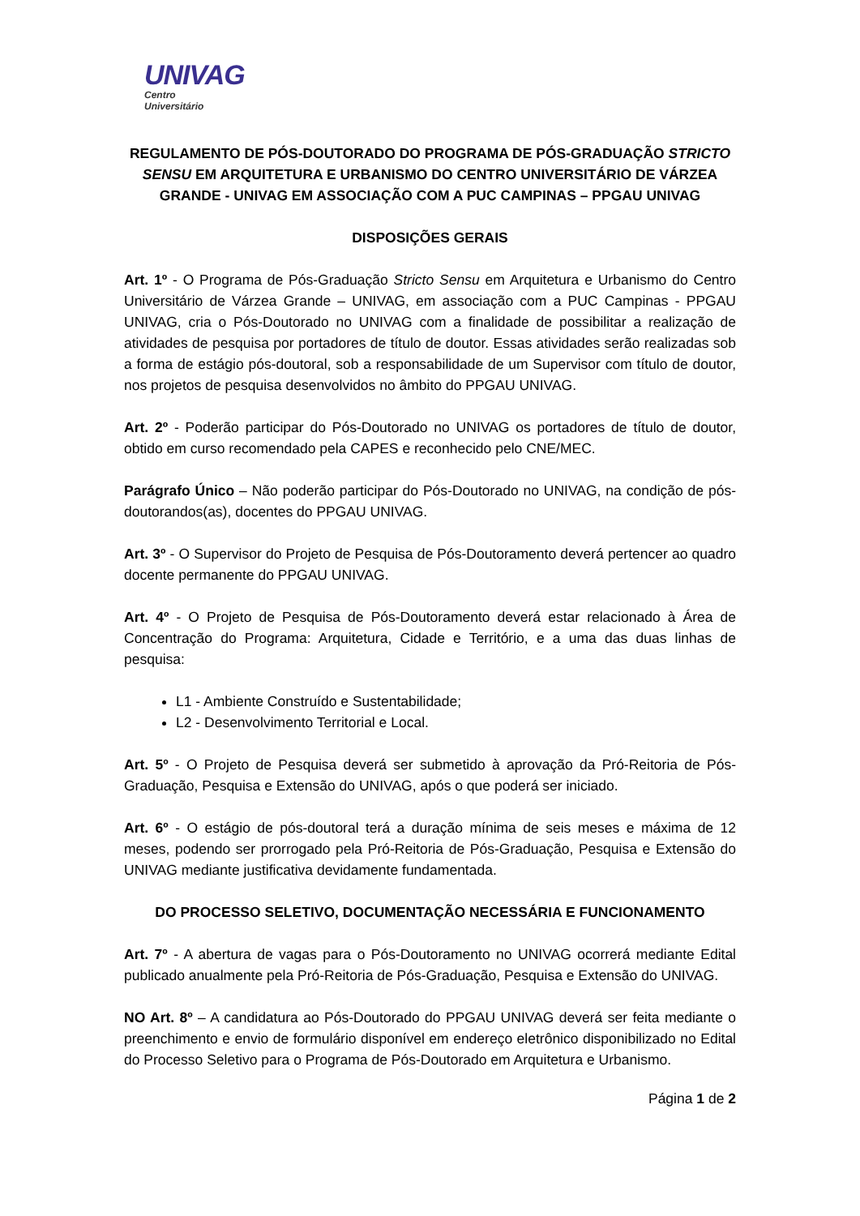UNIVAG
Centro Universitário
REGULAMENTO DE PÓS-DOUTORADO DO PROGRAMA DE PÓS-GRADUAÇÃO STRICTO SENSU EM ARQUITETURA E URBANISMO DO CENTRO UNIVERSITÁRIO DE VÁRZEA GRANDE - UNIVAG EM ASSOCIAÇÃO COM A PUC CAMPINAS – PPGAU UNIVAG
DISPOSIÇÕES GERAIS
Art. 1º - O Programa de Pós-Graduação Stricto Sensu em Arquitetura e Urbanismo do Centro Universitário de Várzea Grande – UNIVAG, em associação com a PUC Campinas - PPGAU UNIVAG, cria o Pós-Doutorado no UNIVAG com a finalidade de possibilitar a realização de atividades de pesquisa por portadores de título de doutor. Essas atividades serão realizadas sob a forma de estágio pós-doutoral, sob a responsabilidade de um Supervisor com título de doutor, nos projetos de pesquisa desenvolvidos no âmbito do PPGAU UNIVAG.
Art. 2º - Poderão participar do Pós-Doutorado no UNIVAG os portadores de título de doutor, obtido em curso recomendado pela CAPES e reconhecido pelo CNE/MEC.
Parágrafo Único – Não poderão participar do Pós-Doutorado no UNIVAG, na condição de pós-doutorandos(as), docentes do PPGAU UNIVAG.
Art. 3º - O Supervisor do Projeto de Pesquisa de Pós-Doutoramento deverá pertencer ao quadro docente permanente do PPGAU UNIVAG.
Art. 4º - O Projeto de Pesquisa de Pós-Doutoramento deverá estar relacionado à Área de Concentração do Programa: Arquitetura, Cidade e Território, e a uma das duas linhas de pesquisa:
L1 - Ambiente Construído e Sustentabilidade;
L2 - Desenvolvimento Territorial e Local.
Art. 5º - O Projeto de Pesquisa deverá ser submetido à aprovação da Pró-Reitoria de Pós-Graduação, Pesquisa e Extensão do UNIVAG, após o que poderá ser iniciado.
Art. 6º - O estágio de pós-doutoral terá a duração mínima de seis meses e máxima de 12 meses, podendo ser prorrogado pela Pró-Reitoria de Pós-Graduação, Pesquisa e Extensão do UNIVAG mediante justificativa devidamente fundamentada.
DO PROCESSO SELETIVO, DOCUMENTAÇÃO NECESSÁRIA E FUNCIONAMENTO
Art. 7º - A abertura de vagas para o Pós-Doutoramento no UNIVAG ocorrerá mediante Edital publicado anualmente pela Pró-Reitoria de Pós-Graduação, Pesquisa e Extensão do UNIVAG.
NO Art. 8º – A candidatura ao Pós-Doutorado do PPGAU UNIVAG deverá ser feita mediante o preenchimento e envio de formulário disponível em endereço eletrônico disponibilizado no Edital do Processo Seletivo para o Programa de Pós-Doutorado em Arquitetura e Urbanismo.
Página 1 de 2